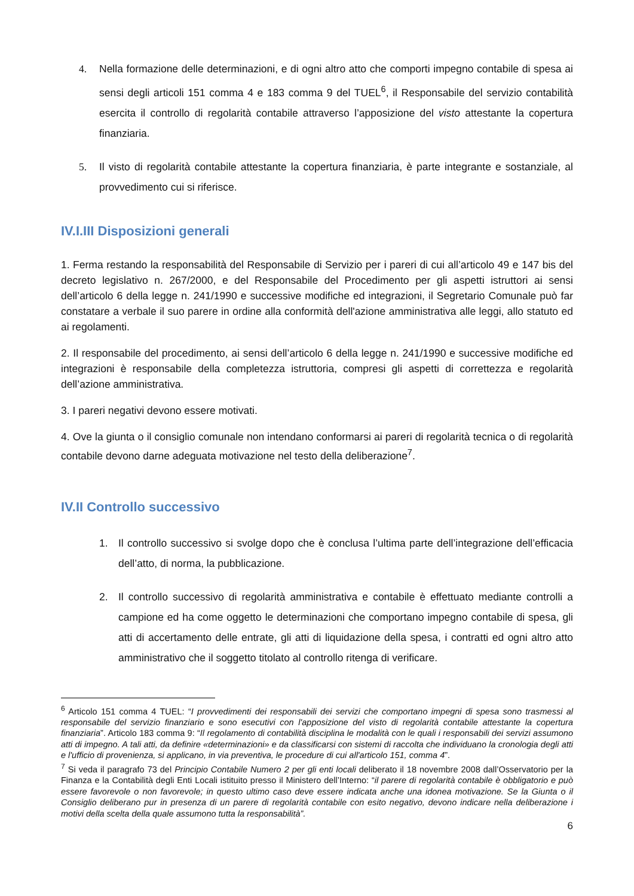4. Nella formazione delle determinazioni, e di ogni altro atto che comporti impegno contabile di spesa ai sensi degli articoli 151 comma 4 e 183 comma 9 del TUEL<sup>6</sup>, il Responsabile del servizio contabilità esercita il controllo di regolarità contabile attraverso l’apposizione del visto attestante la copertura finanziaria.
5. Il visto di regolarità contabile attestante la copertura finanziaria, è parte integrante e sostanziale, al provvedimento cui si riferisce.
IV.I.III Disposizioni generali
1. Ferma restando la responsabilità del Responsabile di Servizio per i pareri di cui all’articolo 49 e 147 bis del decreto legislativo n. 267/2000, e del Responsabile del Procedimento per gli aspetti istruttori ai sensi dell’articolo 6 della legge n. 241/1990 e successive modifiche ed integrazioni, il Segretario Comunale può far constatare a verbale il suo parere in ordine alla conformità dell'azione amministrativa alle leggi, allo statuto ed ai regolamenti.
2. Il responsabile del procedimento, ai sensi dell’articolo 6 della legge n. 241/1990 e successive modifiche ed integrazioni è responsabile della completezza istruttoria, compresi gli aspetti di correttezza e regolarità dell’azione amministrativa.
3. I pareri negativi devono essere motivati.
4. Ove la giunta o il consiglio comunale non intendano conformarsi ai pareri di regolarità tecnica o di regolarità contabile devono darne adeguata motivazione nel testo della deliberazione<sup>7</sup>.
IV.II Controllo successivo
1. Il controllo successivo si svolge dopo che è conclusa l’ultima parte dell’integrazione dell’efficacia dell’atto, di norma, la pubblicazione.
2. Il controllo successivo di regolarità amministrativa e contabile è effettuato mediante controlli a campione ed ha come oggetto le determinazioni che comportano impegno contabile di spesa, gli atti di accertamento delle entrate, gli atti di liquidazione della spesa, i contratti ed ogni altro atto amministrativo che il soggetto titolato al controllo ritenga di verificare.
<sup>6</sup> Articolo 151 comma 4 TUEL: “I provvedimenti dei responsabili dei servizi che comportano impegni di spesa sono trasmessi al responsabile del servizio finanziario e sono esecutivi con l'apposizione del visto di regolarità contabile attestante la copertura finanziaria”. Articolo 183 comma 9: “Il regolamento di contabilità disciplina le modalità con le quali i responsabili dei servizi assumono atti di impegno. A tali atti, da definire «determinazioni» e da classificarsi con sistemi di raccolta che individuano la cronologia degli atti e l'ufficio di provenienza, si applicano, in via preventiva, le procedure di cui all'articolo 151, comma 4”.
<sup>7</sup> Si veda il paragrafo 73 del Principio Contabile Numero 2 per gli enti locali deliberato il 18 novembre 2008 dall’Osservatorio per la Finanza e la Contabilità degli Enti Locali istituito presso il Ministero dell’Interno: “il parere di regolarità contabile è obbligatorio e può essere favorevole o non favorevole; in questo ultimo caso deve essere indicata anche una idonea motivazione. Se la Giunta o il Consiglio deliberano pur in presenza di un parere di regolarità contabile con esito negativo, devono indicare nella deliberazione i motivi della scelta della quale assumono tutta la responsabilità”.
6